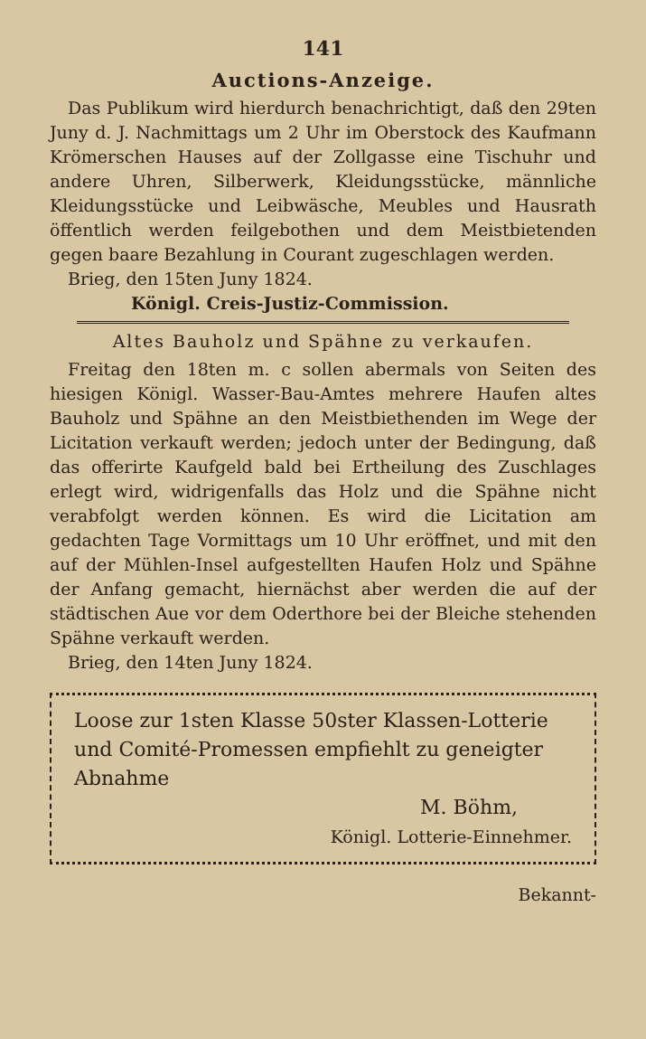141
Auctions-Anzeige.
Das Publikum wird hierdurch benachrichtigt, daß den 29ten Juny d. J. Nachmittags um 2 Uhr im Oberstock des Kaufmann Krömerschen Hauses auf der Zollgasse eine Tischuhr und andere Uhren, Silberwerk, Kleidungsstücke, männliche Kleidungsstücke und Leibwäsche, Meubles und Hausrath öffentlich werden feilgebothen und dem Meistbietenden gegen baare Bezahlung in Courant zugeschlagen werden.
Brieg, den 15ten Juny 1824.
Königl. Creis-Justiz-Commission.
Altes Bauholz und Spähne zu verkaufen.
Freitag den 18ten m. c sollen abermals von Seiten des hiesigen Königl. Wasser-Bau-Amtes mehrere Haufen altes Bauholz und Spähne an den Meistbiethenden im Wege der Licitation verkauft werden; jedoch unter der Bedingung, daß das offerirte Kaufgeld bald bei Ertheilung des Zuschlages erlegt wird, widrigenfalls das Holz und die Spähne nicht verabfolgt werden können. Es wird die Licitation am gedachten Tage Vormittags um 10 Uhr eröffnet, und mit den auf der Mühlen-Insel aufgestellten Haufen Holz und Spähne der Anfang gemacht, hiernächst aber werden die auf der städtischen Aue vor dem Oderthore bei der Bleiche stehenden Spähne verkauft werden.
Brieg, den 14ten Juny 1824.
Loose zur 1sten Klasse 50ster Klassen-Lotterie und Comité-Promessen empfiehlt zu geneigter Abnahme
M. Böhm,
Königl. Lotterie-Einnehmer.
Bekannt-